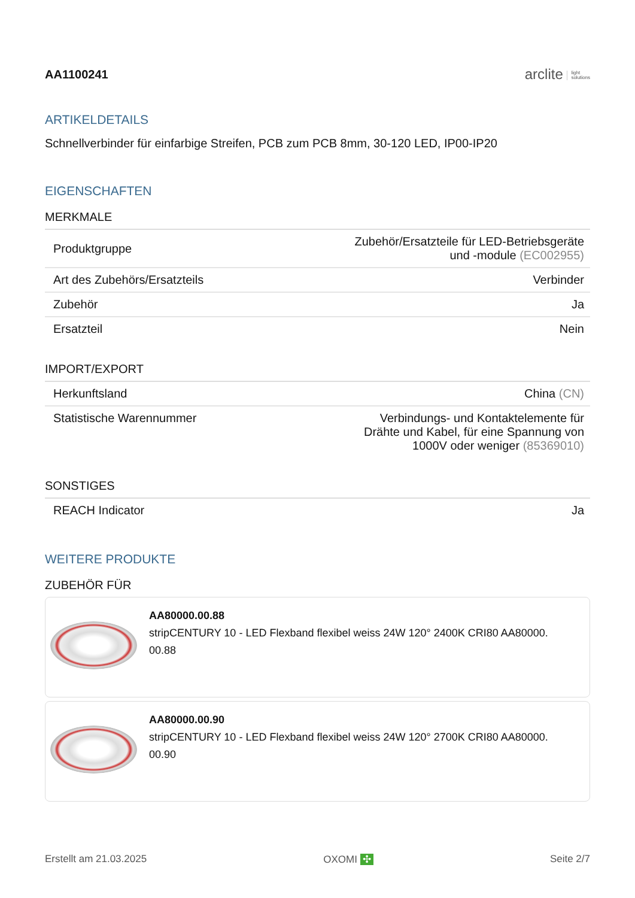AA1100241 arclite light
solutions
ARTIKELDETAILS
Schnellverbinder für einfarbige Streifen, PCB zum PCB 8mm, 30-120 LED, IP00-IP20
EIGENSCHAFTEN
MERKMALE
| Produktgruppe | Zubehör/Ersatzteile für LED-Betriebsgeräte und -module (EC002955) |
| Art des Zubehörs/Ersatzteils | Verbinder |
| Zubehör | Ja |
| Ersatzteil | Nein |
IMPORT/EXPORT
| Herkunftsland | China (CN) |
| Statistische Warennummer | Verbindungs- und Kontaktelemente für Drähte und Kabel, für eine Spannung von 1000V oder weniger (85369010) |
SONSTIGES
| REACH Indicator | Ja |
WEITERE PRODUKTE
ZUBEHÖR FÜR
AA80000.00.88
stripCENTURY 10 - LED Flexband flexibel weiss 24W 120° 2400K CRI80 AA80000.
00.88
AA80000.00.90
stripCENTURY 10 - LED Flexband flexibel weiss 24W 120° 2700K CRI80 AA80000.
00.90
Erstellt am 21.03.2025 OXOMI ✣ Seite 2/7